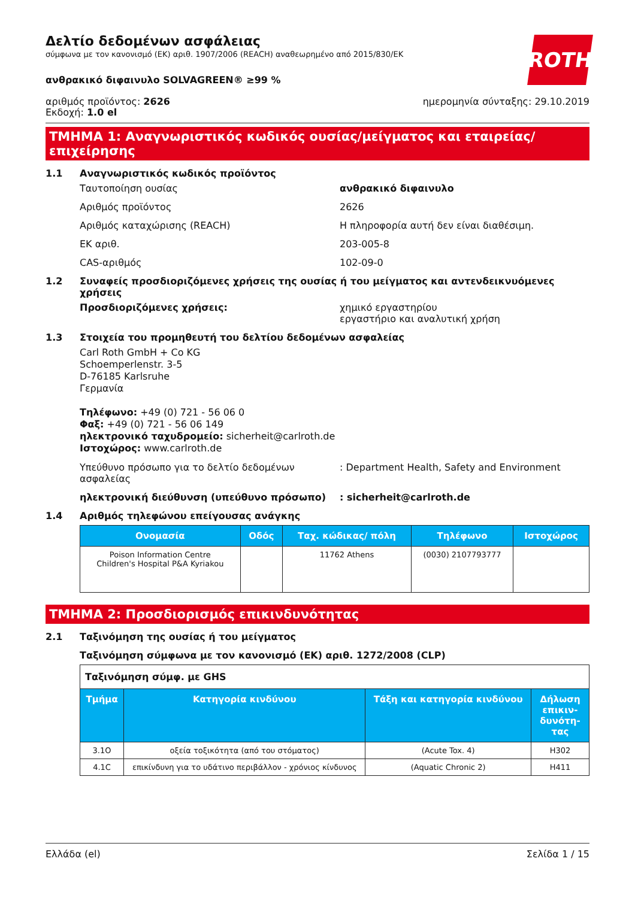ROTH
Δελτίο δεδομένων ασφάλειας
σύμφωνα με τον κανονισμό (ΕΚ) αριθ. 1907/2006 (REACH) αναθεωρημένο από 2015/830/ΕΚ
ανθρακικό διφαινυλο SOLVAGREEN® ≥99 %
αριθμός προϊόντος: 2626
Εκδοχή: 1.0 el
ημερομηνία σύνταξης: 29.10.2019
ΤΜΗΜΑ 1: Αναγνωριστικός κωδικός ουσίας/μείγματος και εταιρείας/ επιχείρησης
1.1 Αναγνωριστικός κωδικός προϊόντος
Ταυτοποίηση ουσίας ανθρακικό διφαινυλο
Αριθμός προϊόντος 2626
Αριθμός καταχώρισης (REACH) Η πληροφορία αυτή δεν είναι διαθέσιμη.
ΕΚ αριθ. 203-005-8
CAS-αριθμός 102-09-0
1.2 Συναφείς προσδιοριζόμενες χρήσεις της ουσίας ή του μείγματος και αντενδεικνυόμενες χρήσεις
Προσδιοριζόμενες χρήσεις: χημικό εργαστηρίου
εργαστήριο και αναλυτική χρήση
1.3 Στοιχεία του προμηθευτή του δελτίου δεδομένων ασφαλείας
Carl Roth GmbH + Co KG
Schoemperlenstr. 3-5
D-76185 Karlsruhe
Γερμανία
Τηλέφωνο: +49 (0) 721 - 56 06 0
Φαξ: +49 (0) 721 - 56 06 149
ηλεκτρονικό ταχυδρομείο: sicherheit@carlroth.de
Ιστοχώρος: www.carlroth.de
Υπεύθυνο πρόσωπο για το δελτίο δεδομένων ασφαλείας
: Department Health, Safety and Environment
ηλεκτρονική διεύθυνση (υπεύθυνο πρόσωπο) : sicherheit@carlroth.de
1.4 Αριθμός τηλεφώνου επείγουσας ανάγκης
| Ονομασία | Οδός | Ταχ. κώδικας/ πόλη | Τηλέφωνο | Ιστοχώρος |
| --- | --- | --- | --- | --- |
| Poison Information Centre Children's Hospital P&A Kyriakou | | 11762 Athens | (0030) 2107793777 | |
ΤΜΗΜΑ 2: Προσδιορισμός επικινδυνότητας
2.1 Ταξινόμηση της ουσίας ή του μείγματος
Ταξινόμηση σύμφωνα με τον κανονισμό (ΕΚ) αριθ. 1272/2008 (CLP)
| Ταξινόμηση σύμφ. με GHS | | | |
| Τμήμα | Κατηγορία κινδύνου | Τάξη και κατηγορία κινδύνου | Δήλωση επικιν-δυνότη-τας |
| 3.1O | οξεία τοξικότητα (από του στόματος) | (Acute Tox. 4) | H302 |
| 4.1C | επικίνδυνη για το υδάτινο περιβάλλον - χρόνιος κίνδυνος | (Aquatic Chronic 2) | H411 |
Ελλάδα (el) Σελίδα 1 / 15